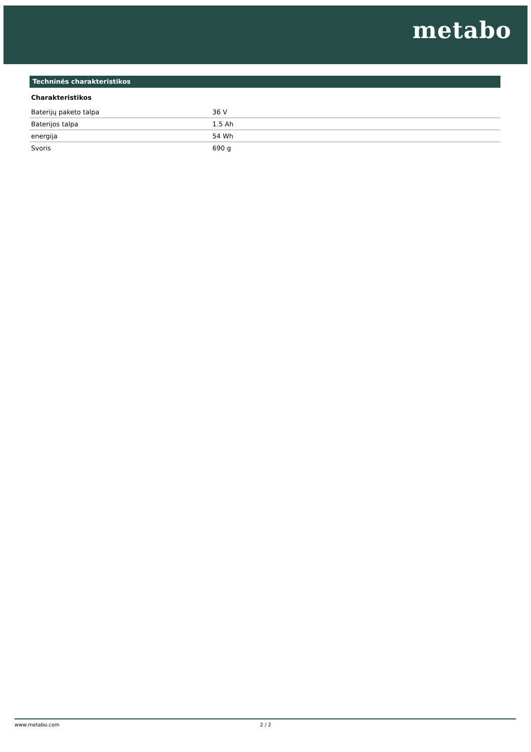metabo
Techninės charakteristikos
Charakteristikos
| Baterijų paketo talpa | 36 V |
| Baterijos talpa | 1.5 Ah |
| energija | 54 Wh |
| Svoris | 690 g |
www.metabo.com 2 / 2